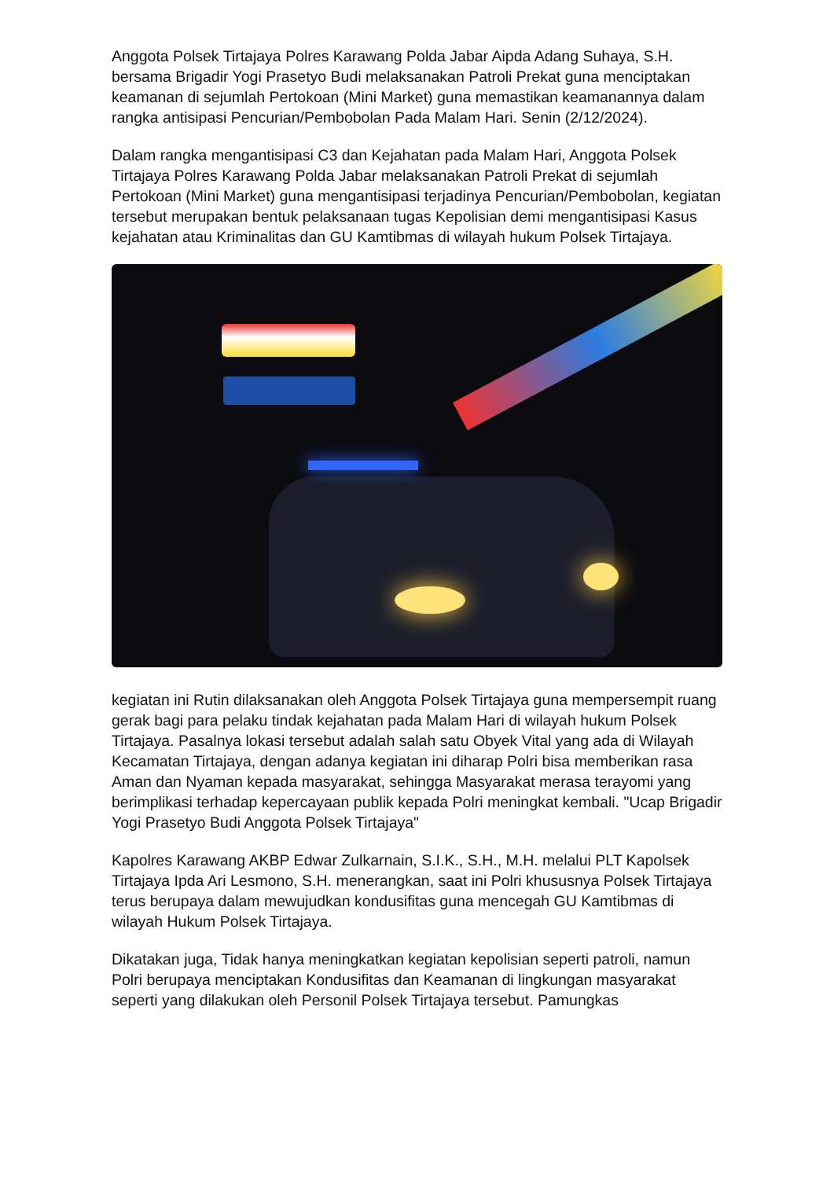Anggota Polsek Tirtajaya Polres Karawang Polda Jabar Aipda Adang Suhaya, S.H. bersama Brigadir Yogi Prasetyo Budi melaksanakan Patroli Prekat guna menciptakan keamanan di sejumlah Pertokoan (Mini Market) guna memastikan keamanannya dalam rangka antisipasi Pencurian/Pembobolan Pada Malam Hari. Senin (2/12/2024).
Dalam rangka mengantisipasi C3 dan Kejahatan pada Malam Hari, Anggota Polsek Tirtajaya Polres Karawang Polda Jabar melaksanakan Patroli Prekat di sejumlah Pertokoan (Mini Market) guna mengantisipasi terjadinya Pencurian/Pembobolan, kegiatan tersebut merupakan bentuk pelaksanaan tugas Kepolisian demi mengantisipasi Kasus kejahatan atau Kriminalitas dan GU Kamtibmas di wilayah hukum Polsek Tirtajaya.
kegiatan ini Rutin dilaksanakan oleh Anggota Polsek Tirtajaya guna mempersempit ruang gerak bagi para pelaku tindak kejahatan pada Malam Hari di wilayah hukum Polsek Tirtajaya. Pasalnya lokasi tersebut adalah salah satu Obyek Vital yang ada di Wilayah Kecamatan Tirtajaya, dengan adanya kegiatan ini diharap Polri bisa memberikan rasa Aman dan Nyaman kepada masyarakat, sehingga Masyarakat merasa terayomi yang berimplikasi terhadap kepercayaan publik kepada Polri meningkat kembali. "Ucap Brigadir Yogi Prasetyo Budi Anggota Polsek Tirtajaya"
Kapolres Karawang AKBP Edwar Zulkarnain, S.I.K., S.H., M.H. melalui PLT Kapolsek Tirtajaya Ipda Ari Lesmono, S.H. menerangkan, saat ini Polri khususnya Polsek Tirtajaya terus berupaya dalam mewujudkan kondusifitas guna mencegah GU Kamtibmas di wilayah Hukum Polsek Tirtajaya.
Dikatakan juga, Tidak hanya meningkatkan kegiatan kepolisian seperti patroli, namun Polri berupaya menciptakan Kondusifitas dan Keamanan di lingkungan masyarakat seperti yang dilakukan oleh Personil Polsek Tirtajaya tersebut. Pamungkas